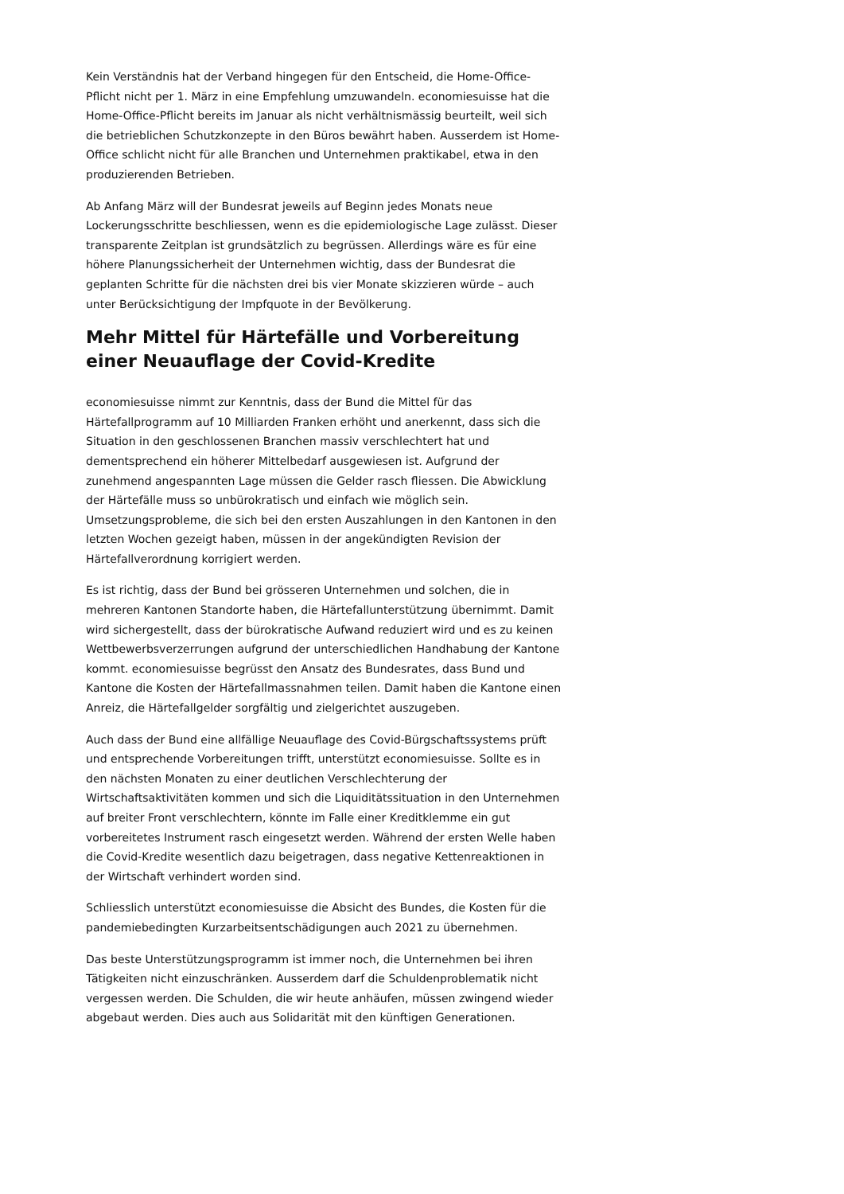Kein Verständnis hat der Verband hingegen für den Entscheid, die Home-Office-Pflicht nicht per 1. März in eine Empfehlung umzuwandeln. economiesuisse hat die Home-Office-Pflicht bereits im Januar als nicht verhältnismässig beurteilt, weil sich die betrieblichen Schutzkonzepte in den Büros bewährt haben. Ausserdem ist Home-Office schlicht nicht für alle Branchen und Unternehmen praktikabel, etwa in den produzierenden Betrieben.
Ab Anfang März will der Bundesrat jeweils auf Beginn jedes Monats neue Lockerungsschritte beschliessen, wenn es die epidemiologische Lage zulässt. Dieser transparente Zeitplan ist grundsätzlich zu begrüssen. Allerdings wäre es für eine höhere Planungssicherheit der Unternehmen wichtig, dass der Bundesrat die geplanten Schritte für die nächsten drei bis vier Monate skizzieren würde – auch unter Berücksichtigung der Impfquote in der Bevölkerung.
Mehr Mittel für Härtefälle und Vorbereitung einer Neuauflage der Covid-Kredite
economiesuisse nimmt zur Kenntnis, dass der Bund die Mittel für das Härtefallprogramm auf 10 Milliarden Franken erhöht und anerkennt, dass sich die Situation in den geschlossenen Branchen massiv verschlechtert hat und dementsprechend ein höherer Mittelbedarf ausgewiesen ist. Aufgrund der zunehmend angespannten Lage müssen die Gelder rasch fliessen. Die Abwicklung der Härtefälle muss so unbürokratisch und einfach wie möglich sein. Umsetzungsprobleme, die sich bei den ersten Auszahlungen in den Kantonen in den letzten Wochen gezeigt haben, müssen in der angekündigten Revision der Härtefallverordnung korrigiert werden.
Es ist richtig, dass der Bund bei grösseren Unternehmen und solchen, die in mehreren Kantonen Standorte haben, die Härtefallunterstützung übernimmt. Damit wird sichergestellt, dass der bürokratische Aufwand reduziert wird und es zu keinen Wettbewerbsverzerrungen aufgrund der unterschiedlichen Handhabung der Kantone kommt. economiesuisse begrüsst den Ansatz des Bundesrates, dass Bund und Kantone die Kosten der Härtefallmassnahmen teilen. Damit haben die Kantone einen Anreiz, die Härtefallgelder sorgfältig und zielgerichtet auszugeben.
Auch dass der Bund eine allfällige Neuauflage des Covid-Bürgschaftssystems prüft und entsprechende Vorbereitungen trifft, unterstützt economiesuisse. Sollte es in den nächsten Monaten zu einer deutlichen Verschlechterung der Wirtschaftsaktivitäten kommen und sich die Liquiditätssituation in den Unternehmen auf breiter Front verschlechtern, könnte im Falle einer Kreditklemme ein gut vorbereitetes Instrument rasch eingesetzt werden. Während der ersten Welle haben die Covid-Kredite wesentlich dazu beigetragen, dass negative Kettenreaktionen in der Wirtschaft verhindert worden sind.
Schliesslich unterstützt economiesuisse die Absicht des Bundes, die Kosten für die pandemiebedingten Kurzarbeitsentschädigungen auch 2021 zu übernehmen.
Das beste Unterstützungsprogramm ist immer noch, die Unternehmen bei ihren Tätigkeiten nicht einzuschränken. Ausserdem darf die Schuldenproblematik nicht vergessen werden. Die Schulden, die wir heute anhäufen, müssen zwingend wieder abgebaut werden. Dies auch aus Solidarität mit den künftigen Generationen.